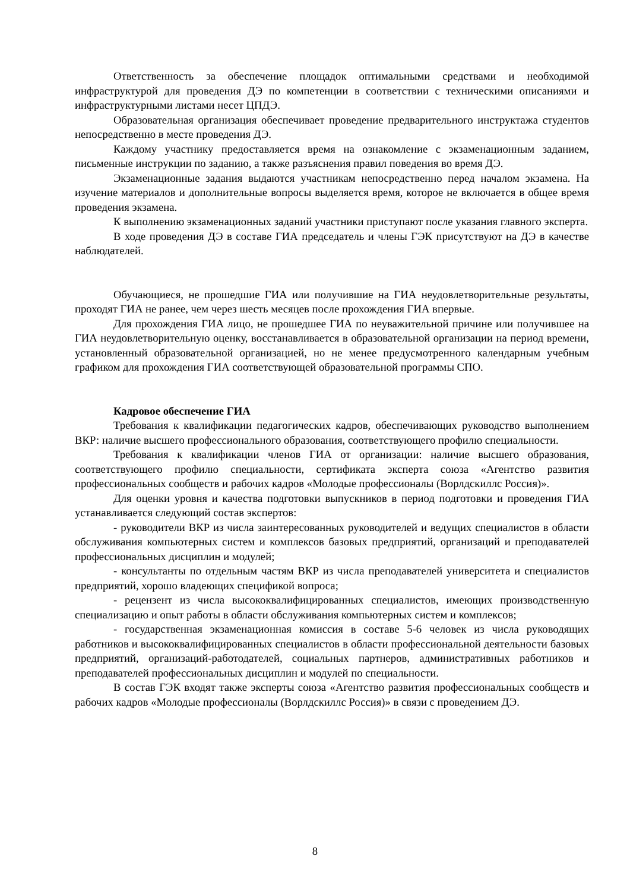Ответственность за обеспечение площадок оптимальными средствами и необходимой инфраструктурой для проведения ДЭ по компетенции в соответствии с техническими описаниями и инфраструктурными листами несет ЦПДЭ.
Образовательная организация обеспечивает проведение предварительного инструктажа студентов непосредственно в месте проведения ДЭ.
Каждому участнику предоставляется время на ознакомление с экзаменационным заданием, письменные инструкции по заданию, а также разъяснения правил поведения во время ДЭ.
Экзаменационные задания выдаются участникам непосредственно перед началом экзамена. На изучение материалов и дополнительные вопросы выделяется время, которое не включается в общее время проведения экзамена.
К выполнению экзаменационных заданий участники приступают после указания главного эксперта.
В ходе проведения ДЭ в составе ГИА председатель и члены ГЭК присутствуют на ДЭ в качестве наблюдателей.
Обучающиеся, не прошедшие ГИА или получившие на ГИА неудовлетворительные результаты, проходят ГИА не ранее, чем через шесть месяцев после прохождения ГИА впервые.
Для прохождения ГИА лицо, не прошедшее ГИА по неуважительной причине или получившее на ГИА неудовлетворительную оценку, восстанавливается в образовательной организации на период времени, установленный образовательной организацией, но не менее предусмотренного календарным учебным графиком для прохождения ГИА соответствующей образовательной программы СПО.
Кадровое обеспечение ГИА
Требования к квалификации педагогических кадров, обеспечивающих руководство выполнением ВКР: наличие высшего профессионального образования, соответствующего профилю специальности.
Требования к квалификации членов ГИА от организации: наличие высшего образования, соответствующего профилю специальности, сертификата эксперта союза «Агентство развития профессиональных сообществ и рабочих кадров «Молодые профессионалы (Ворлдскиллс Россия)».
Для оценки уровня и качества подготовки выпускников в период подготовки и проведения ГИА устанавливается следующий состав экспертов:
- руководители ВКР из числа заинтересованных руководителей и ведущих специалистов в области обслуживания компьютерных систем и комплексов базовых предприятий, организаций и преподавателей профессиональных дисциплин и модулей;
- консультанты по отдельным частям ВКР из числа преподавателей университета и специалистов предприятий, хорошо владеющих спецификой вопроса;
- рецензент из числа высококвалифицированных специалистов, имеющих производственную специализацию и опыт работы в области обслуживания компьютерных систем и комплексов;
- государственная экзаменационная комиссия в составе 5-6 человек из числа руководящих работников и высококвалифицированных специалистов в области профессиональной деятельности базовых предприятий, организаций-работодателей, социальных партнеров, административных работников и преподавателей профессиональных дисциплин и модулей по специальности.
В состав ГЭК входят также эксперты союза «Агентство развития профессиональных сообществ и рабочих кадров «Молодые профессионалы (Ворлдскиллс Россия)» в связи с проведением ДЭ.
8